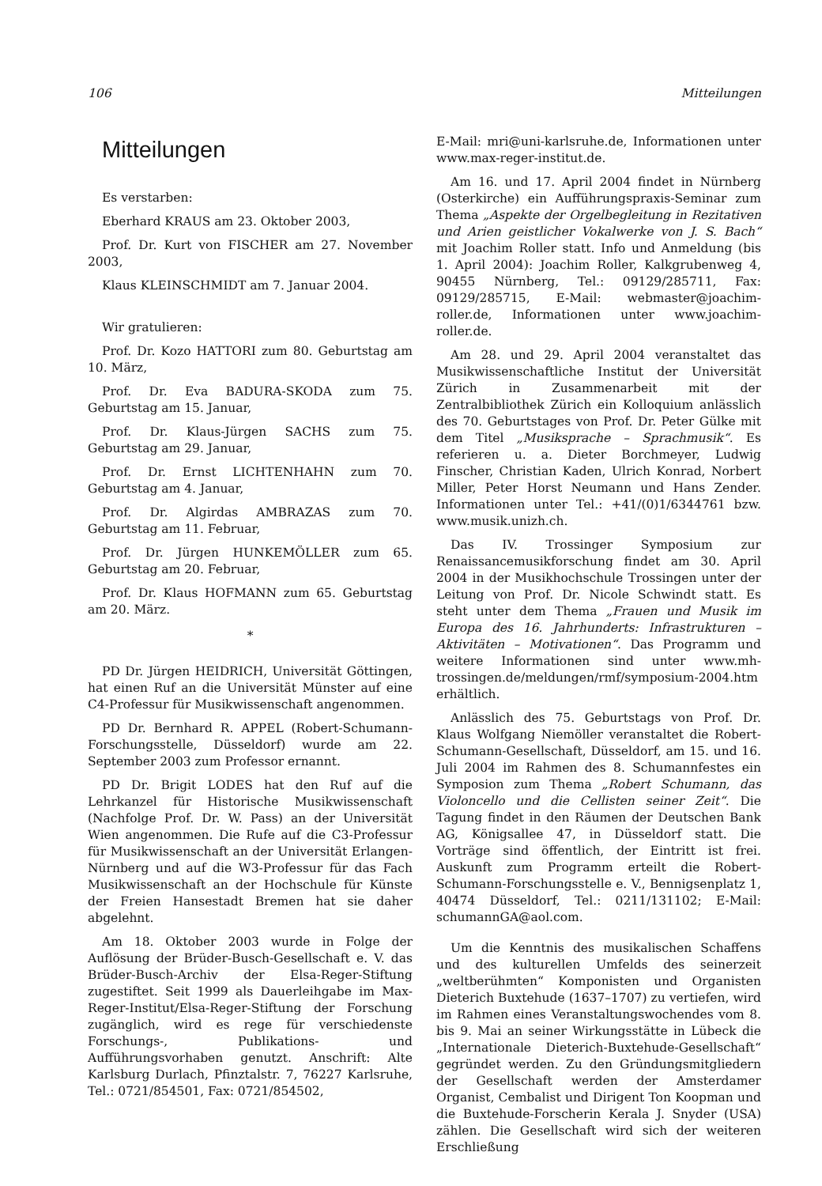106 Mitteilungen
Mitteilungen
Es verstarben:
Eberhard KRAUS am 23. Oktober 2003,
Prof. Dr. Kurt von FISCHER am 27. November 2003,
Klaus KLEINSCHMIDT am 7. Januar 2004.
Wir gratulieren:
Prof. Dr. Kozo HATTORI zum 80. Geburtstag am 10. März,
Prof. Dr. Eva BADURA-SKODA zum 75. Geburtstag am 15. Januar,
Prof. Dr. Klaus-Jürgen SACHS zum 75. Geburtstag am 29. Januar,
Prof. Dr. Ernst LICHTENHAHN zum 70. Geburtstag am 4. Januar,
Prof. Dr. Algirdas AMBRAZAS zum 70. Geburtstag am 11. Februar,
Prof. Dr. Jürgen HUNKEMÖLLER zum 65. Geburtstag am 20. Februar,
Prof. Dr. Klaus HOFMANN zum 65. Geburtstag am 20. März.
*
PD Dr. Jürgen HEIDRICH, Universität Göttingen, hat einen Ruf an die Universität Münster auf eine C4-Professur für Musikwissenschaft angenommen.
PD Dr. Bernhard R. APPEL (Robert-Schumann-Forschungsstelle, Düsseldorf) wurde am 22. September 2003 zum Professor ernannt.
PD Dr. Brigit LODES hat den Ruf auf die Lehrkanzel für Historische Musikwissenschaft (Nachfolge Prof. Dr. W. Pass) an der Universität Wien angenommen. Die Rufe auf die C3-Professur für Musikwissenschaft an der Universität Erlangen-Nürnberg und auf die W3-Professur für das Fach Musikwissenschaft an der Hochschule für Künste der Freien Hansestadt Bremen hat sie daher abgelehnt.
Am 18. Oktober 2003 wurde in Folge der Auflösung der Brüder-Busch-Gesellschaft e. V. das Brüder-Busch-Archiv der Elsa-Reger-Stiftung zugestiftet. Seit 1999 als Dauerleihgabe im Max-Reger-Institut/Elsa-Reger-Stiftung der Forschung zugänglich, wird es rege für verschiedenste Forschungs-, Publikations- und Aufführungsvorhaben genutzt. Anschrift: Alte Karlsburg Durlach, Pfinztalstr. 7, 76227 Karlsruhe, Tel.: 0721/854501, Fax: 0721/854502,
E-Mail: mri@uni-karlsruhe.de, Informationen unter www.max-reger-institut.de.
Am 16. und 17. April 2004 findet in Nürnberg (Osterkirche) ein Aufführungspraxis-Seminar zum Thema „Aspekte der Orgelbegleitung in Rezitativen und Arien geistlicher Vokalwerke von J. S. Bach“ mit Joachim Roller statt. Info und Anmeldung (bis 1. April 2004): Joachim Roller, Kalkgrubenweg 4, 90455 Nürnberg, Tel.: 09129/285711, Fax: 09129/285715, E-Mail: webmaster@joachim-roller.de, Informationen unter www.joachim-roller.de.
Am 28. und 29. April 2004 veranstaltet das Musikwissenschaftliche Institut der Universität Zürich in Zusammenarbeit mit der Zentralbibliothek Zürich ein Kolloquium anlässlich des 70. Geburtstages von Prof. Dr. Peter Gülke mit dem Titel „Musiksprache – Sprachmusik“. Es referieren u. a. Dieter Borchmeyer, Ludwig Finscher, Christian Kaden, Ulrich Konrad, Norbert Miller, Peter Horst Neumann und Hans Zender. Informationen unter Tel.: +41/(0)1/6344761 bzw. www.musik.unizh.ch.
Das IV. Trossinger Symposium zur Renaissancemusikforschung findet am 30. April 2004 in der Musikhochschule Trossingen unter der Leitung von Prof. Dr. Nicole Schwindt statt. Es steht unter dem Thema „Frauen und Musik im Europa des 16. Jahrhunderts: Infrastrukturen – Aktivitäten – Motivationen“. Das Programm und weitere Informationen sind unter www.mh-trossingen.de/meldungen/rmf/symposium-2004.htm erhältlich.
Anlässlich des 75. Geburtstags von Prof. Dr. Klaus Wolfgang Niemöller veranstaltet die Robert-Schumann-Gesellschaft, Düsseldorf, am 15. und 16. Juli 2004 im Rahmen des 8. Schumannfestes ein Symposion zum Thema „Robert Schumann, das Violoncello und die Cellisten seiner Zeit“. Die Tagung findet in den Räumen der Deutschen Bank AG, Königsallee 47, in Düsseldorf statt. Die Vorträge sind öffentlich, der Eintritt ist frei. Auskunft zum Programm erteilt die Robert-Schumann-Forschungsstelle e. V., Bennigsenplatz 1, 40474 Düsseldorf, Tel.: 0211/131102; E-Mail: schumannGA@aol.com.
Um die Kenntnis des musikalischen Schaffens und des kulturellen Umfelds des seinerzeit „weltberühmten“ Komponisten und Organisten Dieterich Buxtehude (1637–1707) zu vertiefen, wird im Rahmen eines Veranstaltungswochendes vom 8. bis 9. Mai an seiner Wirkungsstätte in Lübeck die „Internationale Dieterich-Buxtehude-Gesellschaft“ gegründet werden. Zu den Gründungsmitgliedern der Gesellschaft werden der Amsterdamer Organist, Cembalist und Dirigent Ton Koopman und die Buxtehude-Forscherin Kerala J. Snyder (USA) zählen. Die Gesellschaft wird sich der weiteren Erschließung